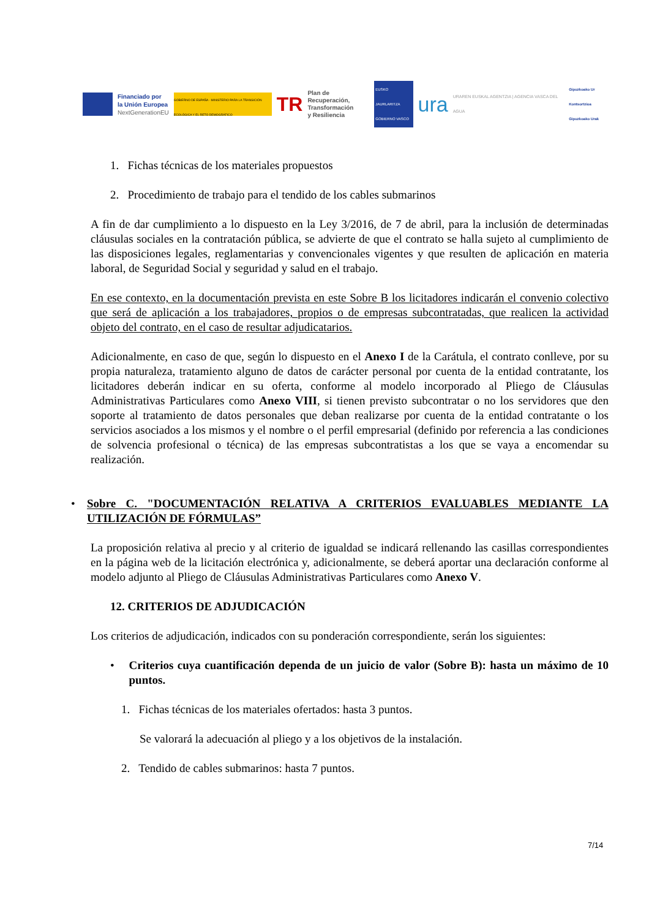Financiado por
la Unión Europea
NextGenerationEU
GOBIERNO DE ESPAÑA · MINISTERIO PARA LA TRANSICIÓN ECOLÓGICA Y EL RETO DEMOGRÁFICO
TR
Plan de Recuperación,
Transformación
y Resiliencia
EUSKO JAURLARITZA
GOBIERNO VASCO
ura
URAREN EUSKAL AGENTZIA | AGENCIA VASCA DEL AGUA
Gipuzkoako Ur Kontsortzioa
Gipuzkoako Urak
1. Fichas técnicas de los materiales propuestos
2. Procedimiento de trabajo para el tendido de los cables submarinos
A fin de dar cumplimiento a lo dispuesto en la Ley 3/2016, de 7 de abril, para la inclusión de determinadas cláusulas sociales en la contratación pública, se advierte de que el contrato se halla sujeto al cumplimiento de las disposiciones legales, reglamentarias y convencionales vigentes y que resulten de aplicación en materia laboral, de Seguridad Social y seguridad y salud en el trabajo.
En ese contexto, en la documentación prevista en este Sobre B los licitadores indicarán el convenio colectivo que será de aplicación a los trabajadores, propios o de empresas subcontratadas, que realicen la actividad objeto del contrato, en el caso de resultar adjudicatarios.
Adicionalmente, en caso de que, según lo dispuesto en el Anexo I de la Carátula, el contrato conlleve, por su propia naturaleza, tratamiento alguno de datos de carácter personal por cuenta de la entidad contratante, los licitadores deberán indicar en su oferta, conforme al modelo incorporado al Pliego de Cláusulas Administrativas Particulares como Anexo VIII, si tienen previsto subcontratar o no los servidores que den soporte al tratamiento de datos personales que deban realizarse por cuenta de la entidad contratante o los servicios asociados a los mismos y el nombre o el perfil empresarial (definido por referencia a las condiciones de solvencia profesional o técnica) de las empresas subcontratistas a los que se vaya a encomendar su realización.
• Sobre C. "DOCUMENTACIÓN RELATIVA A CRITERIOS EVALUABLES MEDIANTE LA UTILIZACIÓN DE FÓRMULAS”
La proposición relativa al precio y al criterio de igualdad se indicará rellenando las casillas correspondientes en la página web de la licitación electrónica y, adicionalmente, se deberá aportar una declaración conforme al modelo adjunto al Pliego de Cláusulas Administrativas Particulares como Anexo V.
12. CRITERIOS DE ADJUDICACIÓN
Los criterios de adjudicación, indicados con su ponderación correspondiente, serán los siguientes:
• Criterios cuya cuantificación dependa de un juicio de valor (Sobre B): hasta un máximo de 10 puntos.
1. Fichas técnicas de los materiales ofertados: hasta 3 puntos.
Se valorará la adecuación al pliego y a los objetivos de la instalación.
2. Tendido de cables submarinos: hasta 7 puntos.
7/14